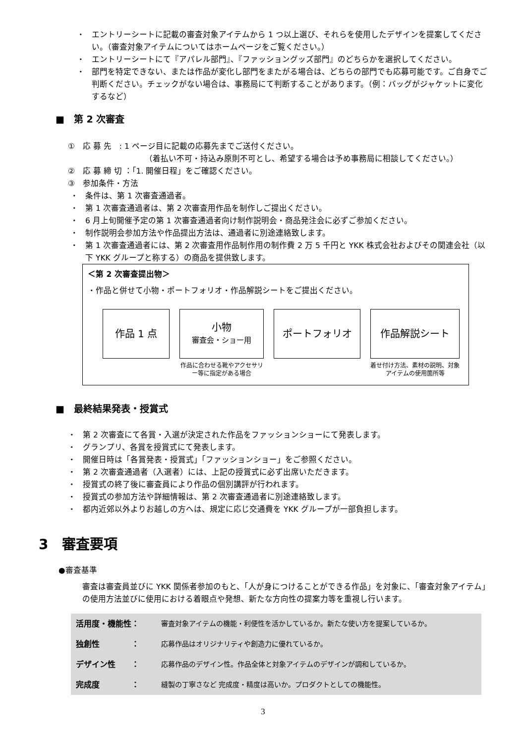・ エントリーシートに記載の審査対象アイテムから 1 つ以上選び、それらを使用したデザインを提案してください。（審査対象アイテムについてはホームページをご覧ください。）
・ エントリーシートにて『アパレル部門』、『ファッショングッズ部門』のどちらかを選択してください。
・ 部門を特定できない、または作品が変化し部門をまたがる場合は、どちらの部門でも応募可能です。ご自身でご判断ください。チェックがない場合は、事務局にて判断することがあります。（例：バッグがジャケットに変化するなど）
■　第 2 次審査
①　応 募 先　: 1 ページ目に記載の応募先までご送付ください。
（着払い不可・持込み原則不可とし、希望する場合は予め事務局に相談してください。）
②　応 募 締 切 ：「1. 開催日程」をご確認ください。
③　参加条件・方法
・ 条件は、第 1 次審査通過者。
・ 第 1 次審査通過者は、第 2 次審査用作品を制作しご提出ください。
・ 6 月上旬開催予定の第 1 次審査通過者向け制作説明会・商品発注会に必ずご参加ください。
・ 制作説明会参加方法や作品提出方法は、通過者に別途連絡致します。
・ 第 1 次審査通過者には、第 2 次審査用作品制作用の制作費 2 万 5 千円と YKK 株式会社およびその関連会社（以下 YKK グループと称する）の商品を提供致します。
＜第 2 次審査提出物＞
・作品と併せて小物・ポートフォリオ・作品解説シートをご提出ください。
作品 1 点 小物
審査会・ショー用
作品に合わせる靴やアクセサリー等に指定がある場合
ポートフォリオ 作品解説シート
着せ付け方法、素材の説明、対象アイテムの使用箇所等
■　最終結果発表・授賞式
・ 第 2 次審査にて各賞・入選が決定された作品をファッションショーにて発表します。
・ グランプリ、各賞を授賞式にて発表します。
・ 開催日時は「各賞発表・授賞式」「ファッションショー」をご参照ください。
・ 第 2 次審査通過者（入選者）には、上記の授賞式に必ず出席いただきます。
・ 授賞式の終了後に審査員により作品の個別講評が行われます。
・ 授賞式の参加方法や詳細情報は、第 2 次審査通過者に別途連絡致します。
・ 都内近郊以外よりお越しの方へは、規定に応じ交通費を YKK グループが一部負担します。
3　審査要項
●審査基準
審査は審査員並びに YKK 関係者参加のもと、「人が身につけることができる作品」を対象に、「審査対象アイテム」の使用方法並びに使用における着眼点や発想、新たな方向性の提案力等を重視し行います。
| 活用度・機能性： | 審査対象アイテムの機能・利便性を活かしているか。新たな使い方を提案しているか。 |
| 独創性 ： | 応募作品はオリジナリティや創造力に優れているか。 |
| デザイン性 ： | 応募作品のデザイン性。作品全体と対象アイテムのデザインが調和しているか。 |
| 完成度 ： | 縫製の丁寧さなど 完成度・精度は高いか。プロダクトとしての機能性。 |
3